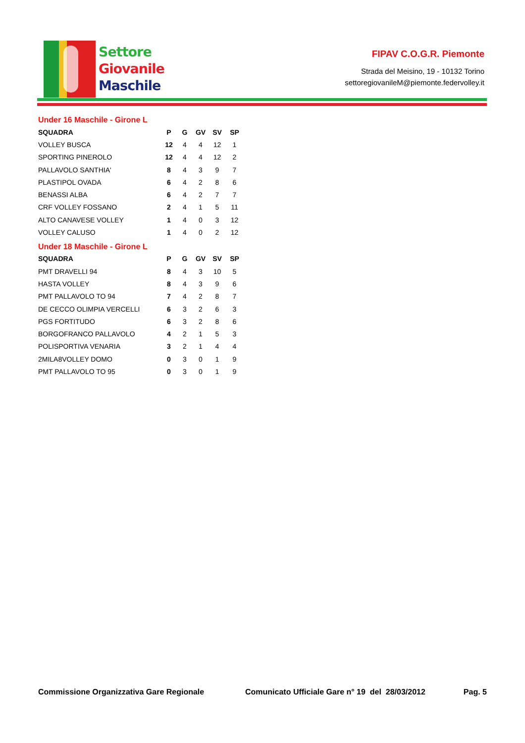Settore
Giovanile
Maschile
FIPAV C.O.G.R. Piemonte
Strada del Meisino, 19 - 10132 Torino
settoregiovanileM@piemonte.federvolley.it
Under 16 Maschile - Girone L
| SQUADRA | P | G | GV | SV | SP |
| --- | --- | --- | --- | --- | --- |
| VOLLEY BUSCA | 12 | 4 | 4 | 12 | 1 |
| SPORTING PINEROLO | 12 | 4 | 4 | 12 | 2 |
| PALLAVOLO SANTHIA' | 8 | 4 | 3 | 9 | 7 |
| PLASTIPOL OVADA | 6 | 4 | 2 | 8 | 6 |
| BENASSI ALBA | 6 | 4 | 2 | 7 | 7 |
| CRF VOLLEY FOSSANO | 2 | 4 | 1 | 5 | 11 |
| ALTO CANAVESE VOLLEY | 1 | 4 | 0 | 3 | 12 |
| VOLLEY CALUSO | 1 | 4 | 0 | 2 | 12 |
Under 18 Maschile - Girone L
| SQUADRA | P | G | GV | SV | SP |
| --- | --- | --- | --- | --- | --- |
| PMT DRAVELLI 94 | 8 | 4 | 3 | 10 | 5 |
| HASTA VOLLEY | 8 | 4 | 3 | 9 | 6 |
| PMT PALLAVOLO TO 94 | 7 | 4 | 2 | 8 | 7 |
| DE CECCO OLIMPIA VERCELLI | 6 | 3 | 2 | 6 | 3 |
| PGS FORTITUDO | 6 | 3 | 2 | 8 | 6 |
| BORGOFRANCO PALLAVOLO | 4 | 2 | 1 | 5 | 3 |
| POLISPORTIVA VENARIA | 3 | 2 | 1 | 4 | 4 |
| 2MILA8VOLLEY DOMO | 0 | 3 | 0 | 1 | 9 |
| PMT PALLAVOLO TO 95 | 0 | 3 | 0 | 1 | 9 |
Commissione Organizzativa Gare Regionale Comunicato Ufficiale Gare n° 19 del 28/03/2012 Pag. 5